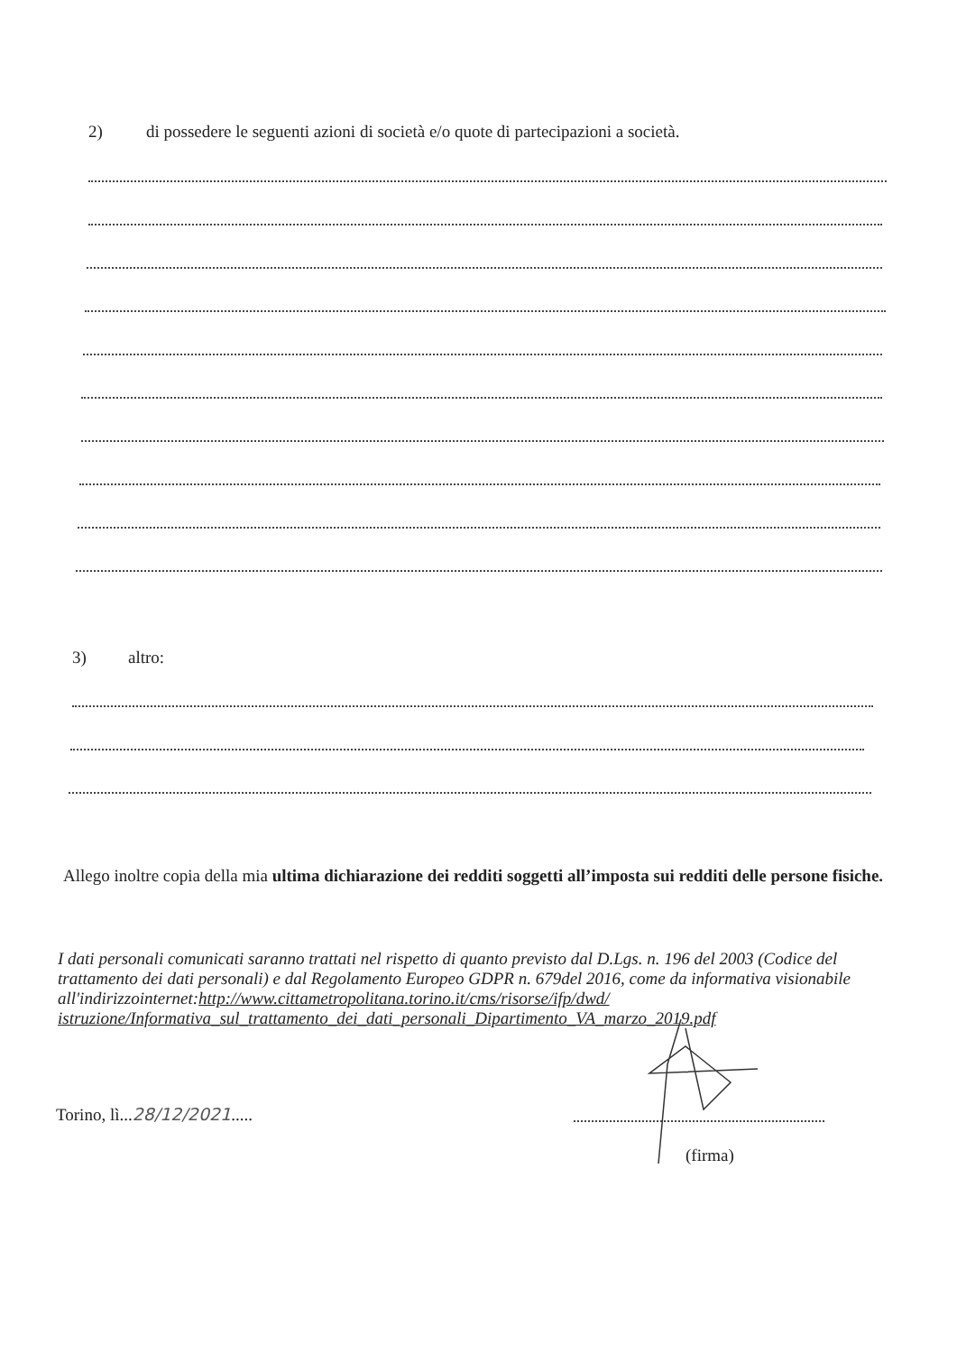2) di possedere le seguenti azioni di società e/o quote di partecipazioni a società.
3) altro:
Allego inoltre copia della mia ultima dichiarazione dei redditi soggetti all’imposta sui redditi delle persone fisiche.
I dati personali comunicati saranno trattati nel rispetto di quanto previsto dal D.Lgs. n. 196 del 2003 (Codice del trattamento dei dati personali) e dal Regolamento Europeo GDPR n. 679del 2016, come da informativa visionabile all'indirizzointernet:http://www.cittametropolitana.torino.it/cms/risorse/ifp/dwd/ istruzione/Informativa_sul_trattamento_dei_dati_personali_Dipartimento_VA_marzo_2019.pdf
Torino, lì...28/12/2021.....
(firma)